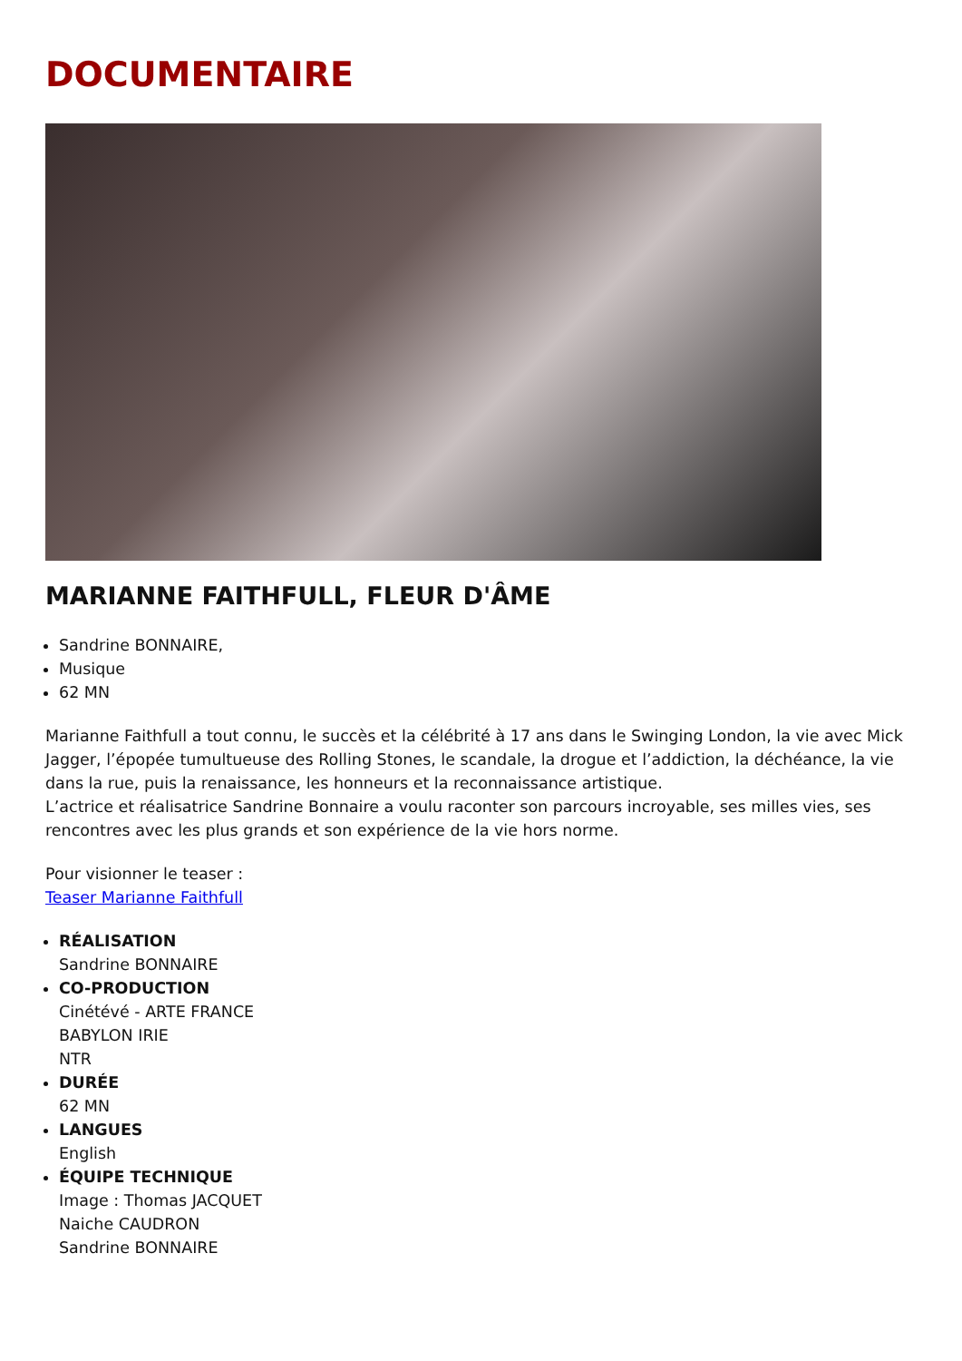DOCUMENTAIRE
MARIANNE FAITHFULL, FLEUR D'ÂME
Sandrine BONNAIRE,
Musique
62 MN
Marianne Faithfull a tout connu, le succès et la célébrité à 17 ans dans le Swinging London, la vie avec Mick Jagger, l’épopée tumultueuse des Rolling Stones, le scandale, la drogue et l’addiction, la déchéance, la vie dans la rue, puis la renaissance, les honneurs et la reconnaissance artistique.
L’actrice et réalisatrice Sandrine Bonnaire a voulu raconter son parcours incroyable, ses milles vies, ses rencontres avec les plus grands et son expérience de la vie hors norme.
Pour visionner le teaser :
Teaser Marianne Faithfull
RÉALISATION
Sandrine BONNAIRE
CO-PRODUCTION
Cinétévé - ARTE FRANCE
BABYLON IRIE
NTR
DURÉE
62 MN
LANGUES
English
ÉQUIPE TECHNIQUE
Image : Thomas JACQUET
Naiche CAUDRON
Sandrine BONNAIRE